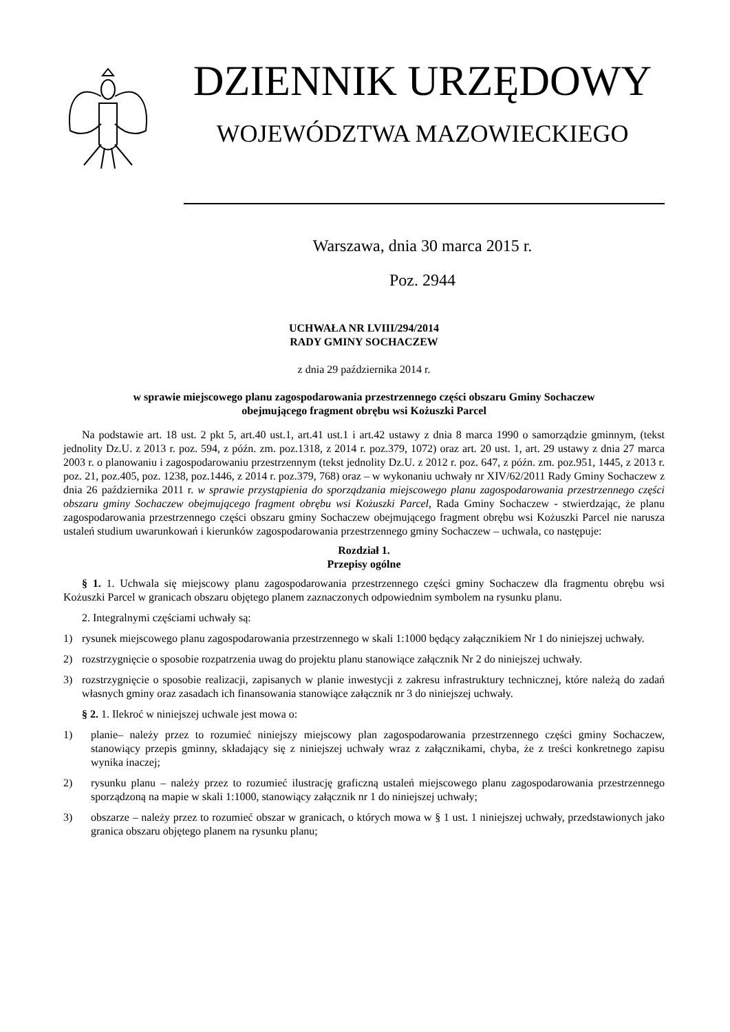DZIENNIK URZĘDOWY
WOJEWÓDZTWA MAZOWIECKIEGO
Warszawa, dnia 30 marca 2015 r.
Poz. 2944
UCHWAŁA NR LVIII/294/2014
RADY GMINY SOCHACZEW
z dnia 29 października 2014 r.
w sprawie miejscowego planu zagospodarowania przestrzennego części obszaru Gminy Sochaczew
obejmującego fragment obrębu wsi Kożuszki Parcel
Na podstawie art. 18 ust. 2 pkt 5, art.40 ust.1, art.41 ust.1 i art.42 ustawy z dnia 8 marca 1990 o samorządzie gminnym, (tekst jednolity Dz.U. z 2013 r. poz. 594, z późn. zm. poz.1318, z 2014 r. poz.379, 1072) oraz art. 20 ust. 1, art. 29 ustawy z dnia 27 marca 2003 r. o planowaniu i zagospodarowaniu przestrzennym (tekst jednolity Dz.U. z 2012 r. poz. 647, z późn. zm. poz.951, 1445, z 2013 r. poz. 21, poz.405, poz. 1238, poz.1446, z 2014 r. poz.379, 768) oraz – w wykonaniu uchwały nr XIV/62/2011 Rady Gminy Sochaczew z dnia 26 października 2011 r. w sprawie przystąpienia do sporządzania miejscowego planu zagospodarowania przestrzennego części obszaru gminy Sochaczew obejmującego fragment obrębu wsi Kożuszki Parcel, Rada Gminy Sochaczew - stwierdzając, że planu zagospodarowania przestrzennego części obszaru gminy Sochaczew obejmującego fragment obrębu wsi Kożuszki Parcel nie narusza ustaleń studium uwarunkowań i kierunków zagospodarowania przestrzennego gminy Sochaczew – uchwala, co następuje:
Rozdział 1.
Przepisy ogólne
§ 1. 1. Uchwala się miejscowy planu zagospodarowania przestrzennego części gminy Sochaczew dla fragmentu obrębu wsi Kożuszki Parcel w granicach obszaru objętego planem zaznaczonych odpowiednim symbolem na rysunku planu.
2. Integralnymi częściami uchwały są:
1) rysunek miejscowego planu zagospodarowania przestrzennego w skali 1:1000 będący załącznikiem Nr 1 do niniejszej uchwały.
2) rozstrzygnięcie o sposobie rozpatrzenia uwag do projektu planu stanowiące załącznik Nr 2 do niniejszej uchwały.
3) rozstrzygnięcie o sposobie realizacji, zapisanych w planie inwestycji z zakresu infrastruktury technicznej, które należą do zadań własnych gminy oraz zasadach ich finansowania stanowiące załącznik nr 3 do niniejszej uchwały.
§ 2. 1. Ilekroć w niniejszej uchwale jest mowa o:
1) planie– należy przez to rozumieć niniejszy miejscowy plan zagospodarowania przestrzennego części gminy Sochaczew, stanowiący przepis gminny, składający się z niniejszej uchwały wraz z załącznikami, chyba, że z treści konkretnego zapisu wynika inaczej;
2) rysunku planu – należy przez to rozumieć ilustrację graficzną ustaleń miejscowego planu zagospodarowania przestrzennego sporządzoną na mapie w skali 1:1000, stanowiący załącznik nr 1 do niniejszej uchwały;
3) obszarze – należy przez to rozumieć obszar w granicach, o których mowa w § 1 ust. 1 niniejszej uchwały, przedstawionych jako granica obszaru objętego planem na rysunku planu;